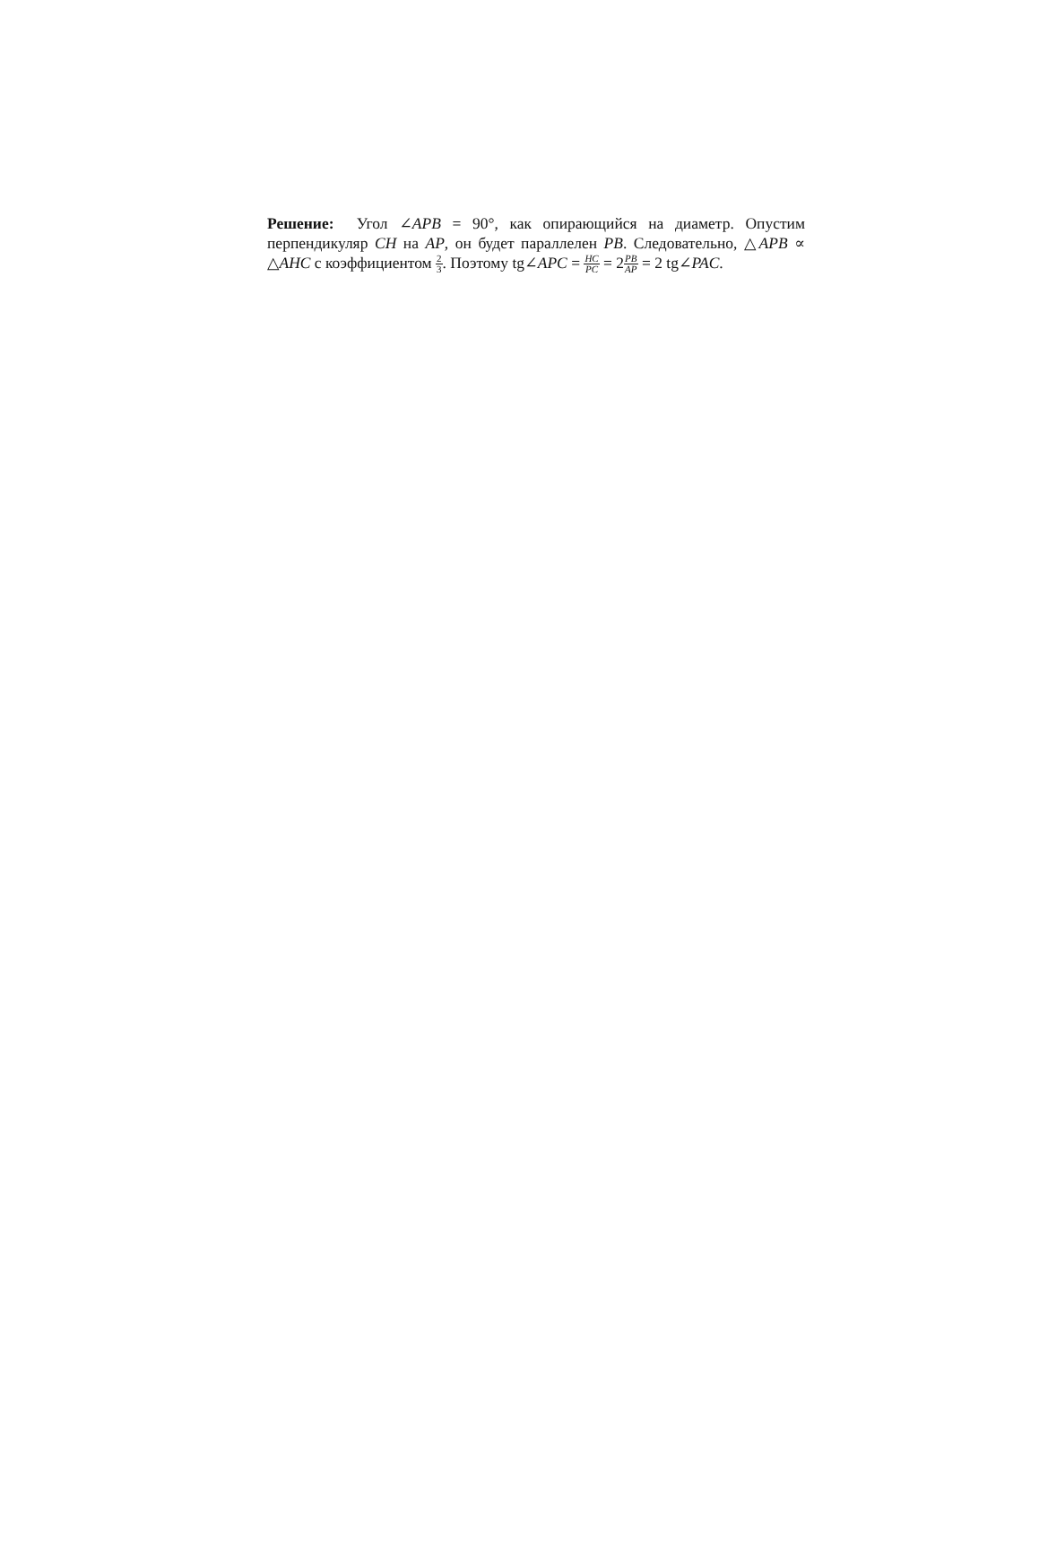Решение: Угол ∠APB = 90°, как опирающийся на диаметр. Опустим перпендикуляр CH на AP, он будет параллелен PB. Следовательно, △APB ∝ △AHC с коэффициентом 2 3. Поэтому tg∠APC = HC PC = 2PB AP = 2 tg∠PAC.